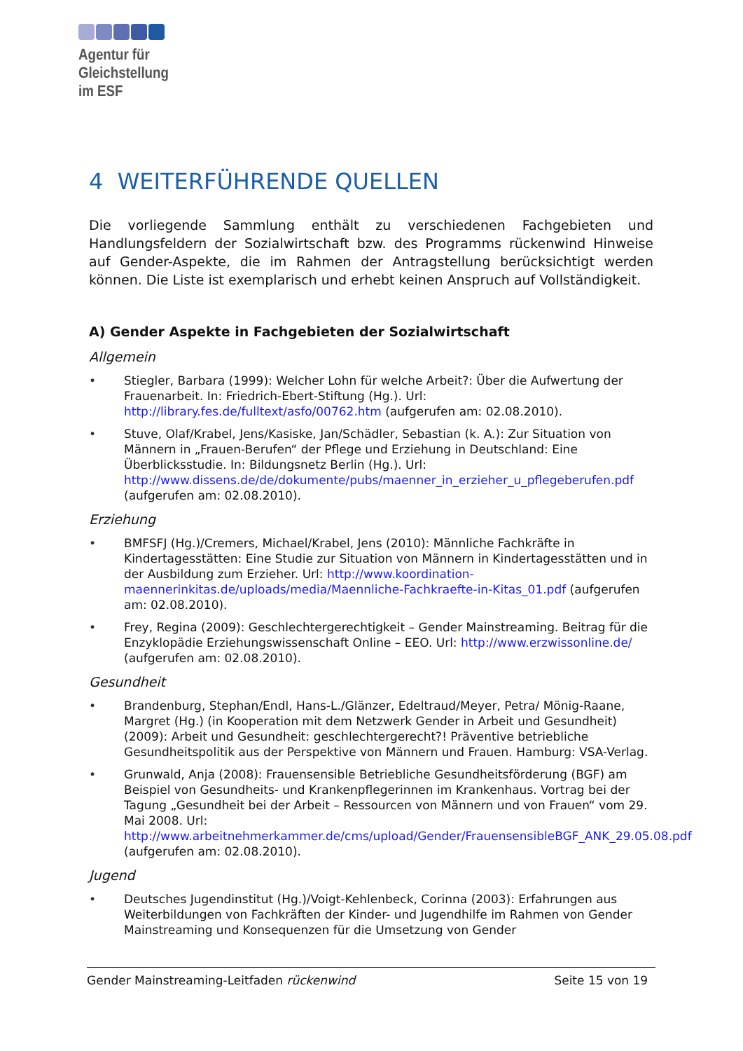Agentur für
Gleichstellung
im ESF
4 WEITERFÜHRENDE QUELLEN
Die vorliegende Sammlung enthält zu verschiedenen Fachgebieten und Handlungsfeldern der Sozialwirtschaft bzw. des Programms rückenwind Hinweise auf Gender-Aspekte, die im Rahmen der Antragstellung berücksichtigt werden können. Die Liste ist exemplarisch und erhebt keinen Anspruch auf Vollständigkeit.
A) Gender Aspekte in Fachgebieten der Sozialwirtschaft
Allgemein
Stiegler, Barbara (1999): Welcher Lohn für welche Arbeit?: Über die Aufwertung der Frauenarbeit. In: Friedrich-Ebert-Stiftung (Hg.). Url: http://library.fes.de/fulltext/asfo/00762.htm (aufgerufen am: 02.08.2010).
Stuve, Olaf/Krabel, Jens/Kasiske, Jan/Schädler, Sebastian (k. A.): Zur Situation von Männern in „Frauen-Berufen“ der Pflege und Erziehung in Deutschland: Eine Überblicksstudie. In: Bildungsnetz Berlin (Hg.). Url: http://www.dissens.de/de/dokumente/pubs/maenner_in_erzieher_u_pflegeberufen.pdf (aufgerufen am: 02.08.2010).
Erziehung
BMFSFJ (Hg.)/Cremers, Michael/Krabel, Jens (2010): Männliche Fachkräfte in Kindertagesstätten: Eine Studie zur Situation von Männern in Kindertagesstätten und in der Ausbildung zum Erzieher. Url: http://www.koordination-maennerinkitas.de/uploads/media/Maennliche-Fachkraefte-in-Kitas_01.pdf (aufgerufen am: 02.08.2010).
Frey, Regina (2009): Geschlechtergerechtigkeit – Gender Mainstreaming. Beitrag für die Enzyklopädie Erziehungswissenschaft Online – EEO. Url: http://www.erzwissonline.de/ (aufgerufen am: 02.08.2010).
Gesundheit
Brandenburg, Stephan/Endl, Hans-L./Glänzer, Edeltraud/Meyer, Petra/ Mönig-Raane, Margret (Hg.) (in Kooperation mit dem Netzwerk Gender in Arbeit und Gesundheit) (2009): Arbeit und Gesundheit: geschlechtergerecht?! Präventive betriebliche Gesundheitspolitik aus der Perspektive von Männern und Frauen. Hamburg: VSA-Verlag.
Grunwald, Anja (2008): Frauensensible Betriebliche Gesundheitsförderung (BGF) am Beispiel von Gesundheits- und Krankenpflegerinnen im Krankenhaus. Vortrag bei der Tagung „Gesundheit bei der Arbeit – Ressourcen von Männern und von Frauen“ vom 29. Mai 2008. Url: http://www.arbeitnehmerkammer.de/cms/upload/Gender/FrauensensibleBGF_ANK_29.05.08.pdf (aufgerufen am: 02.08.2010).
Jugend
Deutsches Jugendinstitut (Hg.)/Voigt-Kehlenbeck, Corinna (2003): Erfahrungen aus Weiterbildungen von Fachkräften der Kinder- und Jugendhilfe im Rahmen von Gender Mainstreaming und Konsequenzen für die Umsetzung von Gender
Gender Mainstreaming-Leitfaden rückenwind Seite 15 von 19